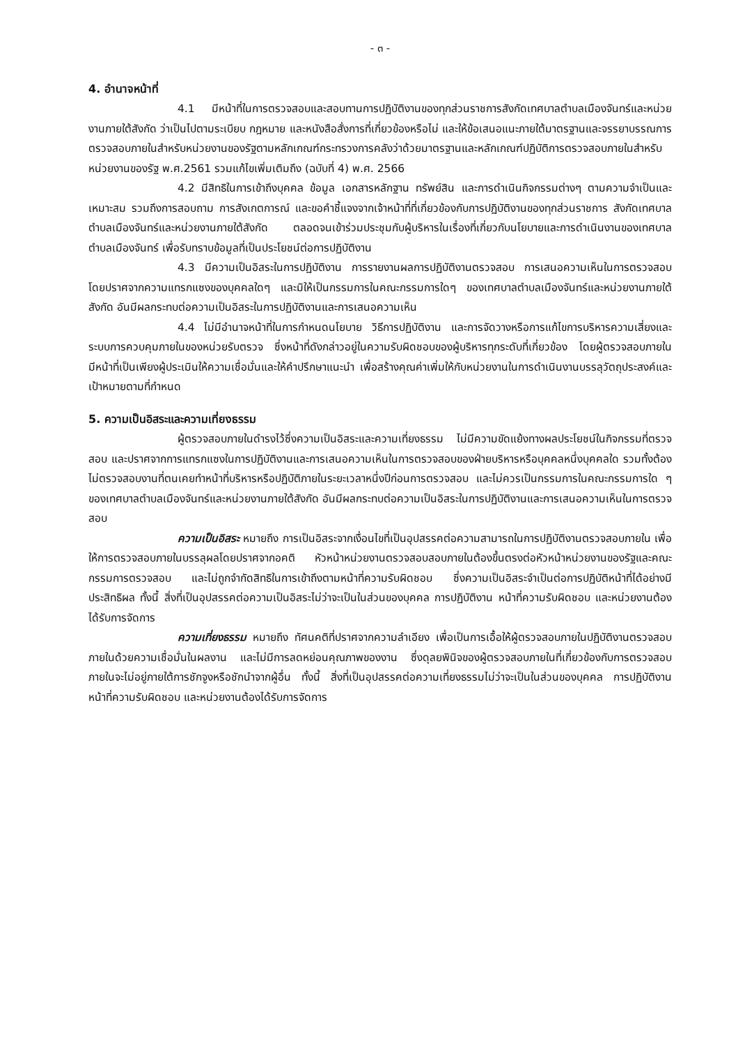- ๓ -
4. อำนาจหน้าที่
4.1 มีหน้าที่ในการตรวจสอบและสอบทานการปฏิบัติงานของทุกส่วนราชการสังกัดเทศบาลตำบลเมืองจันทร์และหน่วยงานภายใต้สังกัด ว่าเป็นไปตามระเบียบ กฎหมาย และหนังสือสั่งการที่เกี่ยวข้องหรือไม่ และให้ข้อเสนอแนะภายใต้มาตรฐานและจรรยาบรรณการตรวจสอบภายในสำหรับหน่วยงานของรัฐตามหลักเกณฑ์กระทรวงการคลังว่าด้วยมาตรฐานและหลักเกณฑ์ปฏิบัติการตรวจสอบภายในสำหรับหน่วยงานของรัฐ พ.ศ.2561 รวมแก้ไขเพิ่มเติมถึง (ฉบับที่ 4) พ.ศ. 2566
4.2 มีสิทธิในการเข้าถึงบุคคล ข้อมูล เอกสารหลักฐาน ทรัพย์สิน และการดำเนินกิจกรรมต่างๆ ตามความจำเป็นและเหมาะสม รวมถึงการสอบถาม การสังเกตการณ์ และขอคำชี้แจงจากเจ้าหน้าที่ที่เกี่ยวข้องกับการปฏิบัติงานของทุกส่วนราชการ สังกัดเทศบาลตำบลเมืองจันทร์และหน่วยงานภายใต้สังกัด ตลอดจนเข้าร่วมประชุมกับผู้บริหารในเรื่องที่เกี่ยวกับนโยบายและการดำเนินงานของเทศบาลตำบลเมืองจันทร์ เพื่อรับทราบข้อมูลที่เป็นประโยชน์ต่อการปฏิบัติงาน
4.3 มีความเป็นอิสระในการปฏิบัติงาน การรายงานผลการปฏิบัติงานตรวจสอบ การเสนอความเห็นในการตรวจสอบ โดยปราศจากความแทรกแซงของบุคคลใดๆ และมิให้เป็นกรรมการในคณะกรรมการใดๆ ของเทศบาลตำบลเมืองจันทร์และหน่วยงานภายใต้สังกัด อันมีผลกระทบต่อความเป็นอิสระในการปฏิบัติงานและการเสนอความเห็น
4.4 ไม่มีอำนาจหน้าที่ในการกำหนดนโยบาย วิธีการปฏิบัติงาน และการจัดวางหรือการแก้ไขการบริหารความเสี่ยงและระบบการควบคุมภายในของหน่วยรับตรวจ ซึ่งหน้าที่ดังกล่าวอยู่ในความรับผิดชอบของผู้บริหารทุกระดับที่เกี่ยวข้อง โดยผู้ตรวจสอบภายในมีหน้าที่เป็นเพียงผู้ประเมินให้ความเชื่อมั่นและให้คำปรึกษาแนะนำ เพื่อสร้างคุณค่าเพิ่มให้กับหน่วยงานในการดำเนินงานบรรลุวัตถุประสงค์และเป้าหมายตามที่กำหนด
5. ความเป็นอิสระและความเที่ยงธรรม
ผู้ตรวจสอบภายในดำรงไว้ซึ่งความเป็นอิสระและความเที่ยงธรรม ไม่มีความขัดแย้งทางผลประโยชน์ในกิจกรรมที่ตรวจสอบ และปราศจากการแทรกแซงในการปฏิบัติงานและการเสนอความเห็นในการตรวจสอบของฝ่ายบริหารหรือบุคคลหนึ่งบุคคลใด รวมทั้งต้องไม่ตรวจสอบงานที่ตนเคยทำหน้าที่บริหารหรือปฏิบัติภายในระยะเวลาหนึ่งปีก่อนการตรวจสอบ และไม่ควรเป็นกรรมการในคณะกรรมการใด ๆ ของเทศบาลตำบลเมืองจันทร์และหน่วยงานภายใต้สังกัด อันมีผลกระทบต่อความเป็นอิสระในการปฏิบัติงานและการเสนอความเห็นในการตรวจสอบ
ความเป็นอิสระ หมายถึง การเป็นอิสระจากเงื่อนไขที่เป็นอุปสรรคต่อความสามารถในการปฏิบัติงานตรวจสอบภายใน เพื่อให้การตรวจสอบภายในบรรลุผลโดยปราศจากอคติ หัวหน้าหน่วยงานตรวจสอบสอบภายในต้องขึ้นตรงต่อหัวหน้าหน่วยงานของรัฐและคณะกรรมการตรวจสอบ และไม่ถูกจำกัดสิทธิในการเข้าถึงตามหน้าที่ความรับผิดชอบ ซึ่งความเป็นอิสระจำเป็นต่อการปฏิบัติหน้าที่ได้อย่างมีประสิทธิผล ทั้งนี้ สิ่งที่เป็นอุปสรรคต่อความเป็นอิสระไม่ว่าจะเป็นในส่วนของบุคคล การปฏิบัติงาน หน้าที่ความรับผิดชอบ และหน่วยงานต้องได้รับการจัดการ
ความเที่ยงธรรม หมายถึง ทัศนคติที่ปราศจากความลำเอียง เพื่อเป็นการเอื้อให้ผู้ตรวจสอบภายในปฏิบัติงานตรวจสอบภายในด้วยความเชื่อมั่นในผลงาน และไม่มีการลดหย่อนคุณภาพของงาน ซึ่งดุลยพินิจของผู้ตรวจสอบภายในที่เกี่ยวข้องกับการตรวจสอบภายในจะไม่อยู่ภายใต้การชักจูงหรือชักนำจากผู้อื่น ทั้งนี้ สิ่งที่เป็นอุปสรรคต่อความเที่ยงธรรมไม่ว่าจะเป็นในส่วนของบุคคล การปฏิบัติงาน หน้าที่ความรับผิดชอบ และหน่วยงานต้องได้รับการจัดการ